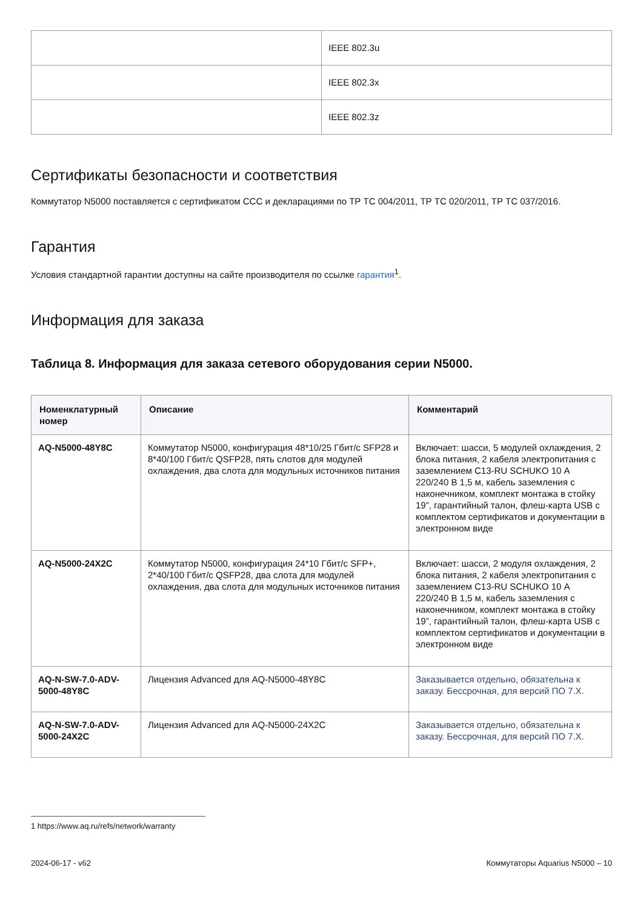| | IEEE 802.3u |
| | IEEE 802.3x |
| | IEEE 802.3z |
Сертификаты безопасности и соответствия
Коммутатор N5000 поставляется с сертификатом CCC и декларациями по ТР ТС 004/2011, ТР ТС 020/2011, ТР ТС 037/2016.
Гарантия
Условия стандартной гарантии доступны на сайте производителя по ссылке гарантия<sup>1</sup>.
Информация для заказа
Таблица 8. Информация для заказа сетевого оборудования серии N5000.
| Номенклатурный номер | Описание | Комментарий |
| --- | --- | --- |
| AQ-N5000-48Y8C | Коммутатор N5000, конфигурация 48*10/25 Гбит/с SFP28 и 8*40/100 Гбит/с QSFP28, пять слотов для модулей охлаждения, два слота для модульных источников питания | Включает: шасси, 5 модулей охлаждения, 2 блока питания, 2 кабеля электропитания с заземлением C13-RU SCHUKO 10 А 220/240 В 1,5 м, кабель заземления с наконечником, комплект монтажа в стойку 19”, гарантийный талон, флеш-карта USB с комплектом сертификатов и документации в электронном виде |
| AQ-N5000-24X2C | Коммутатор N5000, конфигурация 24*10 Гбит/с SFP+, 2*40/100 Гбит/с QSFP28, два слота для модулей охлаждения, два слота для модульных источников питания | Включает: шасси, 2 модуля охлаждения, 2 блока питания, 2 кабеля электропитания с заземлением C13-RU SCHUKO 10 А 220/240 В 1,5 м, кабель заземления с наконечником, комплект монтажа в стойку 19”, гарантийный талон, флеш-карта USB с комплектом сертификатов и документации в электронном виде |
| AQ-N-SW-7.0-ADV-5000-48Y8C | Лицензия Advanced для AQ-N5000-48Y8C | Заказывается отдельно, обязательна к заказу. Бессрочная, для версий ПО 7.X. |
| AQ-N-SW-7.0-ADV-5000-24X2C | Лицензия Advanced для AQ-N5000-24X2C | Заказывается отдельно, обязательна к заказу. Бессрочная, для версий ПО 7.X. |
1 https://www.aq.ru/refs/network/warranty
2024-06-17 - v62 Коммутаторы Aquarius N5000 – 10